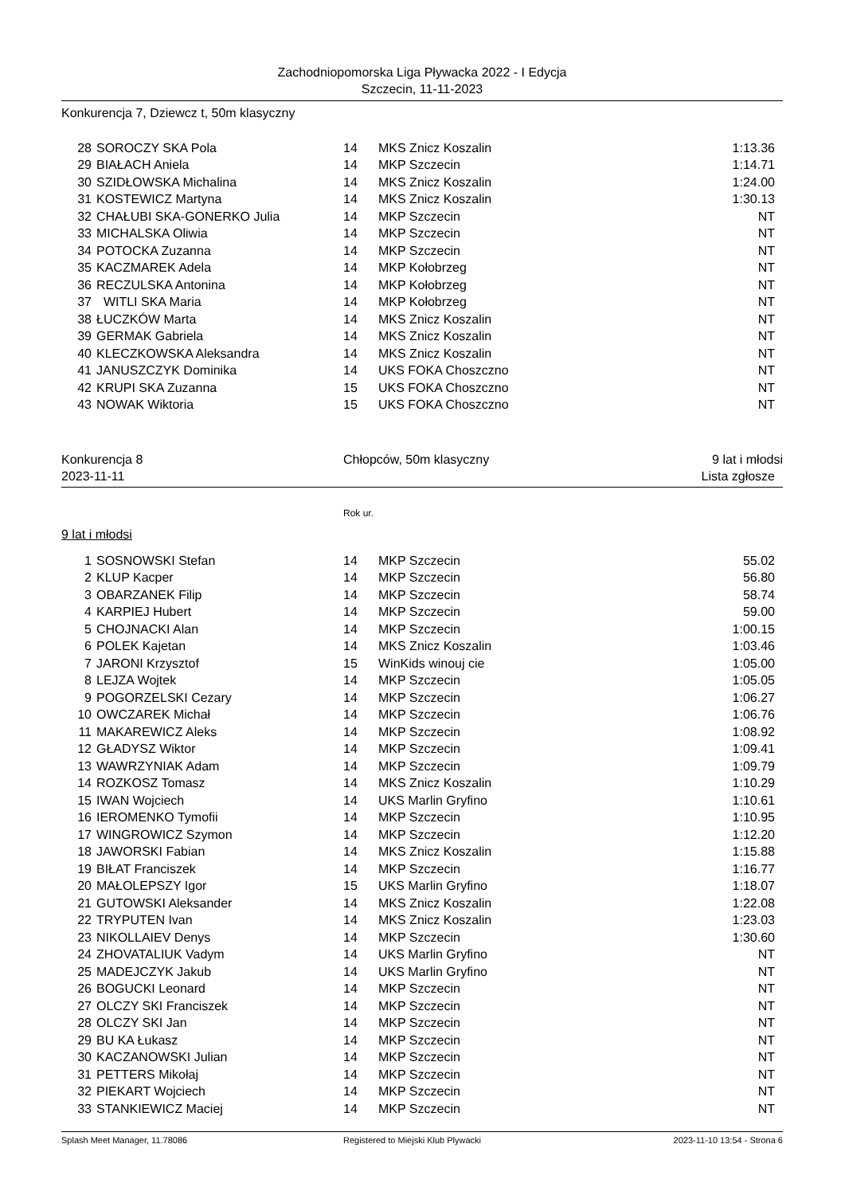Zachodniopomorska Liga Pływacka 2022 - I Edycja
Szczecin, 11-11-2023
Konkurencja 7, Dziewcz t, 50m klasyczny
| 28 | SOROCZY SKA Pola | 14 | MKS Znicz Koszalin | 1:13.36 |
| 29 | BIAŁACH Aniela | 14 | MKP Szczecin | 1:14.71 |
| 30 | SZIDŁOWSKA Michalina | 14 | MKS Znicz Koszalin | 1:24.00 |
| 31 | KOSTEWICZ Martyna | 14 | MKS Znicz Koszalin | 1:30.13 |
| 32 | CHAŁUBI SKA-GONERKO Julia | 14 | MKP Szczecin | NT |
| 33 | MICHALSKA Oliwia | 14 | MKP Szczecin | NT |
| 34 | POTOCKA Zuzanna | 14 | MKP Szczecin | NT |
| 35 | KACZMAREK Adela | 14 | MKP Kołobrzeg | NT |
| 36 | RECZULSKA Antonina | 14 | MKP Kołobrzeg | NT |
| 37 | WITLI SKA Maria | 14 | MKP Kołobrzeg | NT |
| 38 | ŁUCZKÓW Marta | 14 | MKS Znicz Koszalin | NT |
| 39 | GERMAK Gabriela | 14 | MKS Znicz Koszalin | NT |
| 40 | KLECZKOWSKA Aleksandra | 14 | MKS Znicz Koszalin | NT |
| 41 | JANUSZCZYK Dominika | 14 | UKS FOKA Choszczno | NT |
| 42 | KRUPI SKA Zuzanna | 15 | UKS FOKA Choszczno | NT |
| 43 | NOWAK Wiktoria | 15 | UKS FOKA Choszczno | NT |
Konkurencja 8 Chłopców, 50m klasyczny 9 lat i młodsi
2023-11-11 Lista zgłosze
Rok ur.
9 lat i młodsi
| 1 | SOSNOWSKI Stefan | 14 | MKP Szczecin | 55.02 |
| 2 | KLUP Kacper | 14 | MKP Szczecin | 56.80 |
| 3 | OBARZANEK Filip | 14 | MKP Szczecin | 58.74 |
| 4 | KARPIEJ Hubert | 14 | MKP Szczecin | 59.00 |
| 5 | CHOJNACKI Alan | 14 | MKP Szczecin | 1:00.15 |
| 6 | POLEK Kajetan | 14 | MKS Znicz Koszalin | 1:03.46 |
| 7 | JARONI Krzysztof | 15 | WinKids winouj cie | 1:05.00 |
| 8 | LEJZA Wojtek | 14 | MKP Szczecin | 1:05.05 |
| 9 | POGORZELSKI Cezary | 14 | MKP Szczecin | 1:06.27 |
| 10 | OWCZAREK Michał | 14 | MKP Szczecin | 1:06.76 |
| 11 | MAKAREWICZ Aleks | 14 | MKP Szczecin | 1:08.92 |
| 12 | GŁADYSZ Wiktor | 14 | MKP Szczecin | 1:09.41 |
| 13 | WAWRZYNIAK Adam | 14 | MKP Szczecin | 1:09.79 |
| 14 | ROZKOSZ Tomasz | 14 | MKS Znicz Koszalin | 1:10.29 |
| 15 | IWAN Wojciech | 14 | UKS Marlin Gryfino | 1:10.61 |
| 16 | IEROMENKO Tymofii | 14 | MKP Szczecin | 1:10.95 |
| 17 | WINGROWICZ Szymon | 14 | MKP Szczecin | 1:12.20 |
| 18 | JAWORSKI Fabian | 14 | MKS Znicz Koszalin | 1:15.88 |
| 19 | BIŁAT Franciszek | 14 | MKP Szczecin | 1:16.77 |
| 20 | MAŁOLEPSZY Igor | 15 | UKS Marlin Gryfino | 1:18.07 |
| 21 | GUTOWSKI Aleksander | 14 | MKS Znicz Koszalin | 1:22.08 |
| 22 | TRYPUTEN Ivan | 14 | MKS Znicz Koszalin | 1:23.03 |
| 23 | NIKOLLAIEV Denys | 14 | MKP Szczecin | 1:30.60 |
| 24 | ZHOVATALIUK Vadym | 14 | UKS Marlin Gryfino | NT |
| 25 | MADEJCZYK Jakub | 14 | UKS Marlin Gryfino | NT |
| 26 | BOGUCKI Leonard | 14 | MKP Szczecin | NT |
| 27 | OLCZY SKI Franciszek | 14 | MKP Szczecin | NT |
| 28 | OLCZY SKI Jan | 14 | MKP Szczecin | NT |
| 29 | BU KA Łukasz | 14 | MKP Szczecin | NT |
| 30 | KACZANOWSKI Julian | 14 | MKP Szczecin | NT |
| 31 | PETTERS Mikołaj | 14 | MKP Szczecin | NT |
| 32 | PIEKART Wojciech | 14 | MKP Szczecin | NT |
| 33 | STANKIEWICZ Maciej | 14 | MKP Szczecin | NT |
Splash Meet Manager, 11.78086 Registered to Miejski Klub Plywacki 2023-11-10 13:54 - Strona 6